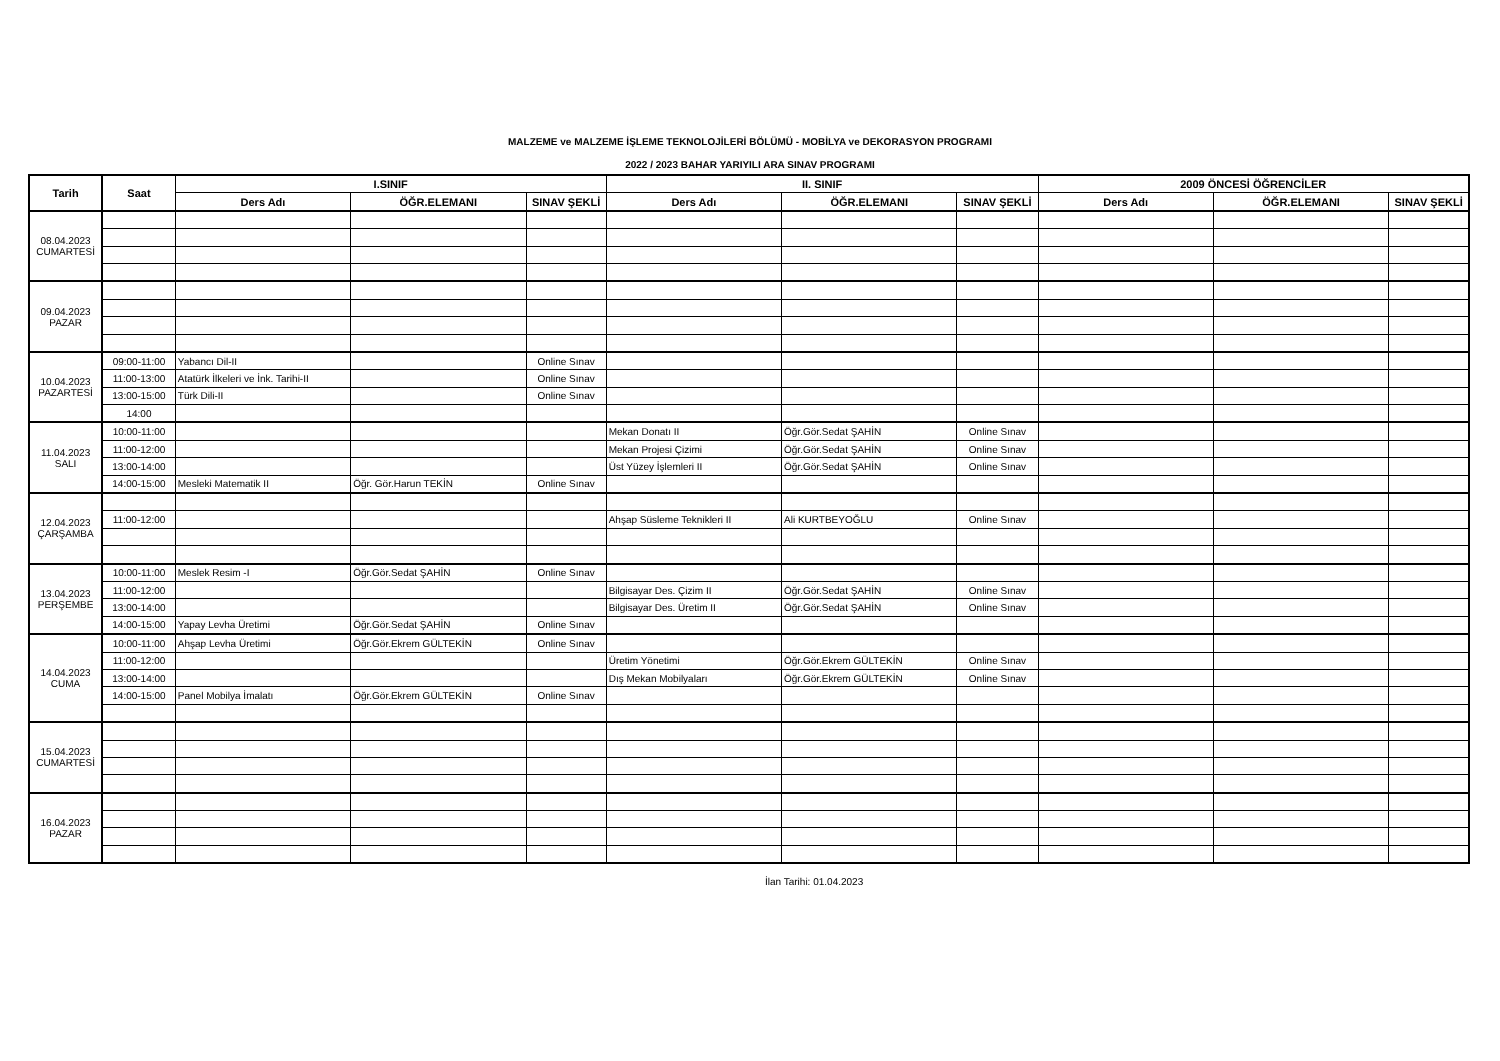MALZEME ve MALZEME İŞLEME TEKNOLOJİLERİ BÖLÜMÜ - MOBİLYA ve DEKORASYON PROGRAMI
2022 / 2023 BAHAR YARIYILI ARA SINAV PROGRAMI
| Tarih | Saat | I.SINIF | | | II. SINIF | | | 2009 ÖNCESİ ÖĞRENCİLER | | |
| --- | --- | --- | --- | --- | --- | --- | --- | --- | --- | --- |
| | | Ders Adı | ÖĞR.ELEMANI | SINAV ŞEKLİ | Ders Adı | ÖĞR.ELEMANI | SINAV ŞEKLİ | Ders Adı | ÖĞR.ELEMANI | SINAV ŞEKLİ |
| 08.04.2023 CUMARTESİ | | | | | | | | | | |
| 09.04.2023 PAZAR | | | | | | | | | | |
| 10.04.2023 PAZARTESİ | 09:00-11:00 | Yabancı Dil-II | | Online Sınav | | | | | | |
| | 11:00-13:00 | Atatürk İlkeleri ve İnk. Tarihi-II | | Online Sınav | | | | | | |
| | 13:00-15:00 | Türk Dili-II | | Online Sınav | | | | | | |
| | 14:00 | | | | | | | | | |
| 11.04.2023 SALI | 10:00-11:00 | | | | Mekan Donatı II | Öğr.Gör.Sedat ŞAHİN | Online Sınav | | | |
| | 11:00-12:00 | | | | Mekan Projesi Çizimi | Öğr.Gör.Sedat ŞAHİN | Online Sınav | | | |
| | 13:00-14:00 | | | | Üst Yüzey İşlemleri II | Öğr.Gör.Sedat ŞAHİN | Online Sınav | | | |
| | 14:00-15:00 | Mesleki Matematik II | Öğr. Gör.Harun TEKİN | Online Sınav | | | | | | |
| 12.04.2023 ÇARŞAMBA | | | | | | | | | | |
| | 11:00-12:00 | | | | Ahşap Süsleme Teknikleri II | Ali KURTBEYOĞLU | Online Sınav | | | |
| 13.04.2023 PERŞEMBE | 10:00-11:00 | Meslek Resim -I | Öğr.Gör.Sedat ŞAHİN | Online Sınav | | | | | | |
| | 11:00-12:00 | | | | Bilgisayar Des. Çizim II | Öğr.Gör.Sedat ŞAHİN | Online Sınav | | | |
| | 13:00-14:00 | | | | Bilgisayar Des. Üretim II | Öğr.Gör.Sedat ŞAHİN | Online Sınav | | | |
| | 14:00-15:00 | Yapay Levha Üretimi | Öğr.Gör.Sedat ŞAHİN | Online Sınav | | | | | | |
| 14.04.2023 CUMA | 10:00-11:00 | Ahşap Levha Üretimi | Öğr.Gör.Ekrem GÜLTEKİN | Online Sınav | | | | | | |
| | 11:00-12:00 | | | | Üretim Yönetimi | Öğr.Gör.Ekrem GÜLTEKİN | Online Sınav | | | |
| | 13:00-14:00 | | | | Dış Mekan Mobilyaları | Öğr.Gör.Ekrem GÜLTEKİN | Online Sınav | | | |
| | 14:00-15:00 | Panel Mobilya İmalatı | Öğr.Gör.Ekrem GÜLTEKİN | Online Sınav | | | | | | |
| 15.04.2023 CUMARTESİ | | | | | | | | | | |
| 16.04.2023 PAZAR | | | | | | | | | | |
İlan Tarihi: 01.04.2023